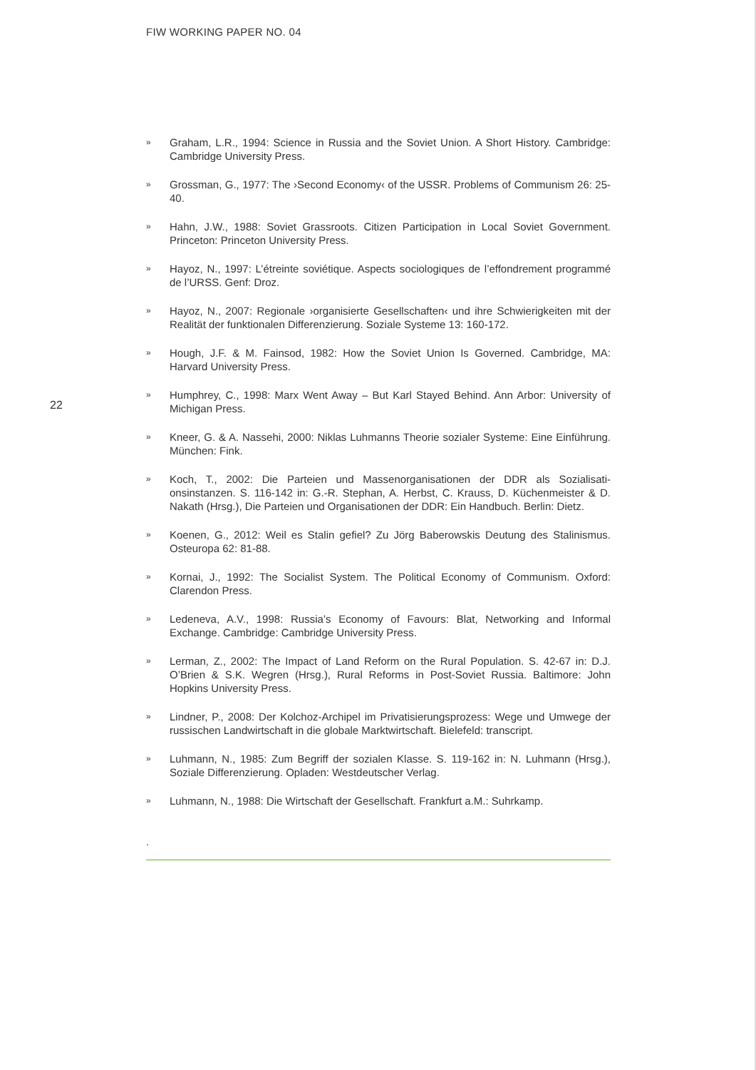FIW WORKING PAPER NO. 04
» Graham, L.R., 1994: Science in Russia and the Soviet Union. A Short History. Cambridge: Cambridge University Press.
» Grossman, G., 1977: The ›Second Economy‹ of the USSR. Problems of Communism 26: 25-40.
» Hahn, J.W., 1988: Soviet Grassroots. Citizen Participation in Local Soviet Govern­ment. Princeton: Princeton University Press.
» Hayoz, N., 1997: L’étreinte soviétique. Aspects sociologiques de l’effondrement programmé de l’URSS. Genf: Droz.
» Hayoz, N., 2007: Regionale ›organisierte Gesellschaften‹ und ihre Schwierigkeiten mit der Realität der funktionalen Differenzierung. Soziale Systeme 13: 160-172.
» Hough, J.F. & M. Fainsod, 1982: How the Soviet Union Is Governed. Cambridge, MA: Harvard University Press.
» Humphrey, C., 1998: Marx Went Away – But Karl Stayed Behind. Ann Arbor: Uni­versity of Michigan Press.
» Kneer, G. & A. Nassehi, 2000: Niklas Luhmanns Theorie sozialer Systeme: Eine Einführung. München: Fink.
» Koch, T., 2002: Die Parteien und Massenorganisationen der DDR als Sozialisati­onsinstanzen. S. 116-142 in: G.-R. Stephan, A. Herbst, C. Krauss, D. Küchenmeis­ter & D. Nakath (Hrsg.), Die Parteien und Organisationen der DDR: Ein Handbuch. Berlin: Dietz.
» Koenen, G., 2012: Weil es Stalin gefiel? Zu Jörg Baberowskis Deutung des Stali­nismus. Osteuropa 62: 81-88.
» Kornai, J., 1992: The Socialist System. The Political Economy of Communism. Oxford: Clarendon Press.
» Ledeneva, A.V., 1998: Russia’s Economy of Favours: Blat, Networking and Informal Exchange. Cambridge: Cambridge University Press.
» Lerman, Z., 2002: The Impact of Land Reform on the Rural Population. S. 42-67 in: D.J. O’Brien & S.K. Wegren (Hrsg.), Rural Reforms in Post-Soviet Russia. Balti­more: John Hopkins University Press.
» Lindner, P., 2008: Der Kolchoz-Archipel im Privatisierungsprozess: Wege und Um­wege der russischen Landwirtschaft in die globale Marktwirtschaft. Bielefeld: transcript.
» Luhmann, N., 1985: Zum Begriff der sozialen Klasse. S. 119-162 in: N. Luhmann (Hrsg.), Soziale Differenzierung. Opladen: Westdeutscher Verlag.
» Luhmann, N., 1988: Die Wirtschaft der Gesellschaft. Frankfurt a.M.: Suhrkamp.
22
.